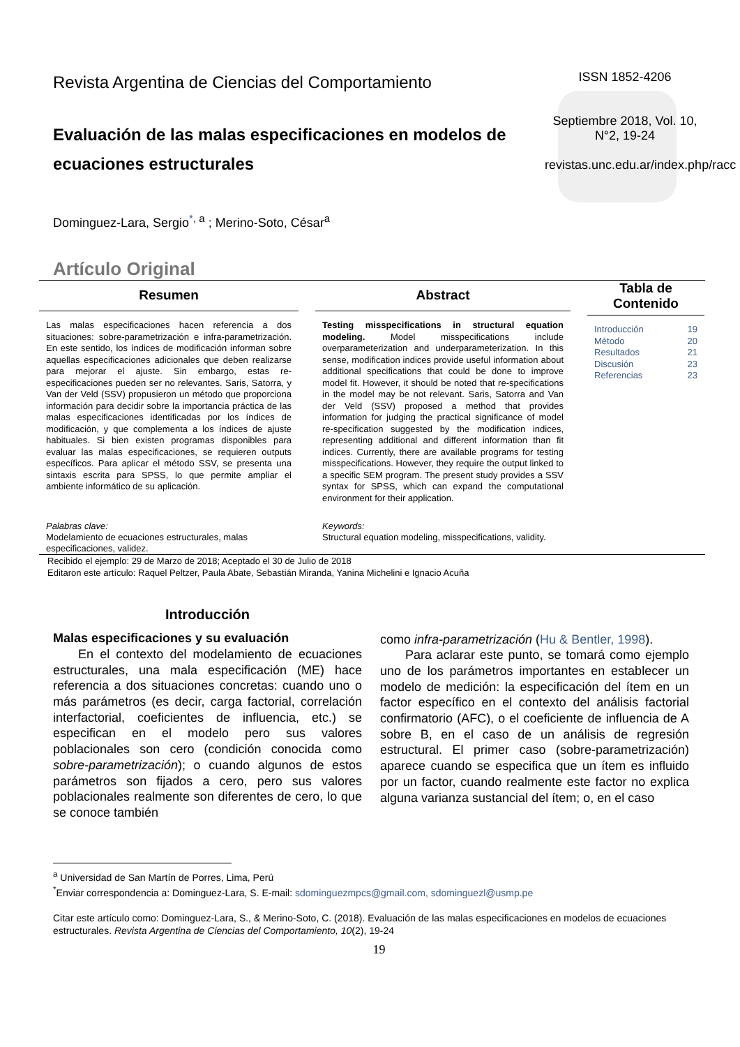Revista Argentina de Ciencias del Comportamiento
Evaluación de las malas especificaciones en modelos de ecuaciones estructurales
ISSN 1852-4206
Septiembre 2018, Vol. 10, N°2, 19-24
revistas.unc.edu.ar/index.php/racc
Dominguez-Lara, Sergio<sup>*, a</sup> ; Merino-Soto, César<sup>a</sup>
Artículo Original
Resumen
Las malas especificaciones hacen referencia a dos situaciones: sobre-parametrización e infra-parametrización. En este sentido, los índices de modificación informan sobre aquellas especificaciones adicionales que deben realizarse para mejorar el ajuste. Sin embargo, estas re-especificaciones pueden ser no relevantes. Saris, Satorra, y Van der Veld (SSV) propusieron un método que proporciona información para decidir sobre la importancia práctica de las malas especificaciones identificadas por los índices de modificación, y que complementa a los índices de ajuste habituales. Si bien existen programas disponibles para evaluar las malas especificaciones, se requieren outputs específicos. Para aplicar el método SSV, se presenta una sintaxis escrita para SPSS, lo que permite ampliar el ambiente informático de su aplicación.
Palabras clave:
Modelamiento de ecuaciones estructurales, malas especificaciones, validez.
Abstract
Testing misspecifications in structural equation modeling. Model misspecifications include overparameterization and underparameterization. In this sense, modification indices provide useful information about additional specifications that could be done to improve model fit. However, it should be noted that re-specifications in the model may be not relevant. Saris, Satorra and Van der Veld (SSV) proposed a method that provides information for judging the practical significance of model re-specification suggested by the modification indices, representing additional and different information than fit indices. Currently, there are available programs for testing misspecifications. However, they require the output linked to a specific SEM program. The present study provides a SSV syntax for SPSS, which can expand the computational environment for their application.
Keywords:
Structural equation modeling, misspecifications, validity.
Tabla de Contenido
Introducción 19
Método 20
Resultados 21
Discusión 23
Referencias 23
Recibido el ejemplo: 29 de Marzo de 2018; Aceptado el 30 de Julio de 2018
Editaron este artículo: Raquel Peltzer, Paula Abate, Sebastián Miranda, Yanina Michelini e Ignacio Acuña
Introducción
Malas especificaciones y su evaluación
En el contexto del modelamiento de ecuaciones estructurales, una mala especificación (ME) hace referencia a dos situaciones concretas: cuando uno o más parámetros (es decir, carga factorial, correlación interfactorial, coeficientes de influencia, etc.) se especifican en el modelo pero sus valores poblacionales son cero (condición conocida como sobre-parametrización); o cuando algunos de estos parámetros son fijados a cero, pero sus valores poblacionales realmente son diferentes de cero, lo que se conoce también
como infra-parametrización (Hu & Bentler, 1998).
Para aclarar este punto, se tomará como ejemplo uno de los parámetros importantes en establecer un modelo de medición: la especificación del ítem en un factor específico en el contexto del análisis factorial confirmatorio (AFC), o el coeficiente de influencia de A sobre B, en el caso de un análisis de regresión estructural. El primer caso (sobre-parametrización) aparece cuando se especifica que un ítem es influido por un factor, cuando realmente este factor no explica alguna varianza sustancial del ítem; o, en el caso
<sup>a</sup> Universidad de San Martín de Porres, Lima, Perú
<sup>*</sup> Enviar correspondencia a: Dominguez-Lara, S. E-mail: sdominguezmpcs@gmail.com, sdominguezl@usmp.pe
Citar este artículo como: Dominguez-Lara, S., & Merino-Soto, C. (2018). Evaluación de las malas especificaciones en modelos de ecuaciones estructurales. Revista Argentina de Ciencias del Comportamiento, 10(2), 19-24
19